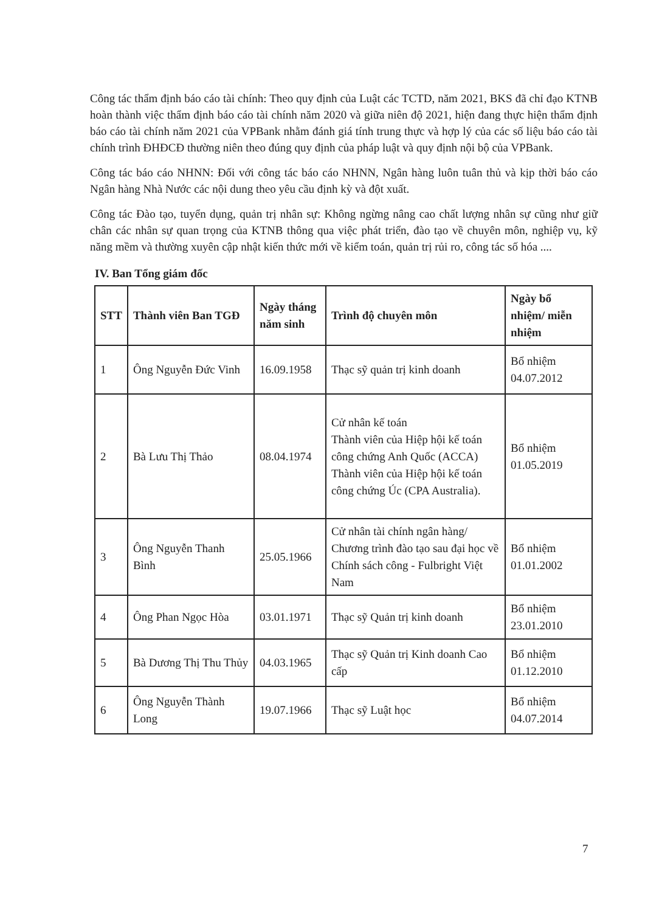Công tác thẩm định báo cáo tài chính: Theo quy định của Luật các TCTD, năm 2021, BKS đã chỉ đạo KTNB hoàn thành việc thẩm định báo cáo tài chính năm 2020 và giữa niên độ 2021, hiện đang thực hiện thẩm định báo cáo tài chính năm 2021 của VPBank nhằm đánh giá tính trung thực và hợp lý của các số liệu báo cáo tài chính trình ĐHĐCĐ thường niên theo đúng quy định của pháp luật và quy định nội bộ của VPBank.
Công tác báo cáo NHNN: Đối với công tác báo cáo NHNN, Ngân hàng luôn tuân thủ và kịp thời báo cáo Ngân hàng Nhà Nước các nội dung theo yêu cầu định kỳ và đột xuất.
Công tác Đào tạo, tuyển dụng, quản trị nhân sự: Không ngừng nâng cao chất lượng nhân sự cũng như giữ chân các nhân sự quan trọng của KTNB thông qua việc phát triển, đào tạo về chuyên môn, nghiệp vụ, kỹ năng mềm và thường xuyên cập nhật kiến thức mới về kiểm toán, quản trị rủi ro, công tác số hóa ....
IV. Ban Tổng giám đốc
| STT | Thành viên Ban TGĐ | Ngày tháng năm sinh | Trình độ chuyên môn | Ngày bổ nhiệm/ miễn nhiệm |
| --- | --- | --- | --- | --- |
| 1 | Ông Nguyễn Đức Vinh | 16.09.1958 | Thạc sỹ quản trị kinh doanh | Bổ nhiệm 04.07.2012 |
| 2 | Bà Lưu Thị Thảo | 08.04.1974 | Cử nhân kế toán Thành viên của Hiệp hội kế toán công chứng Anh Quốc (ACCA) Thành viên của Hiệp hội kế toán công chứng Úc (CPA Australia). | Bổ nhiệm 01.05.2019 |
| 3 | Ông Nguyễn Thanh Bình | 25.05.1966 | Cử nhân tài chính ngân hàng/ Chương trình đào tạo sau đại học về Chính sách công - Fulbright Việt Nam | Bổ nhiệm 01.01.2002 |
| 4 | Ông Phan Ngọc Hòa | 03.01.1971 | Thạc sỹ Quản trị kinh doanh | Bổ nhiệm 23.01.2010 |
| 5 | Bà Dương Thị Thu Thủy | 04.03.1965 | Thạc sỹ Quản trị Kinh doanh Cao cấp | Bổ nhiệm 01.12.2010 |
| 6 | Ông Nguyễn Thành Long | 19.07.1966 | Thạc sỹ Luật học | Bổ nhiệm 04.07.2014 |
7